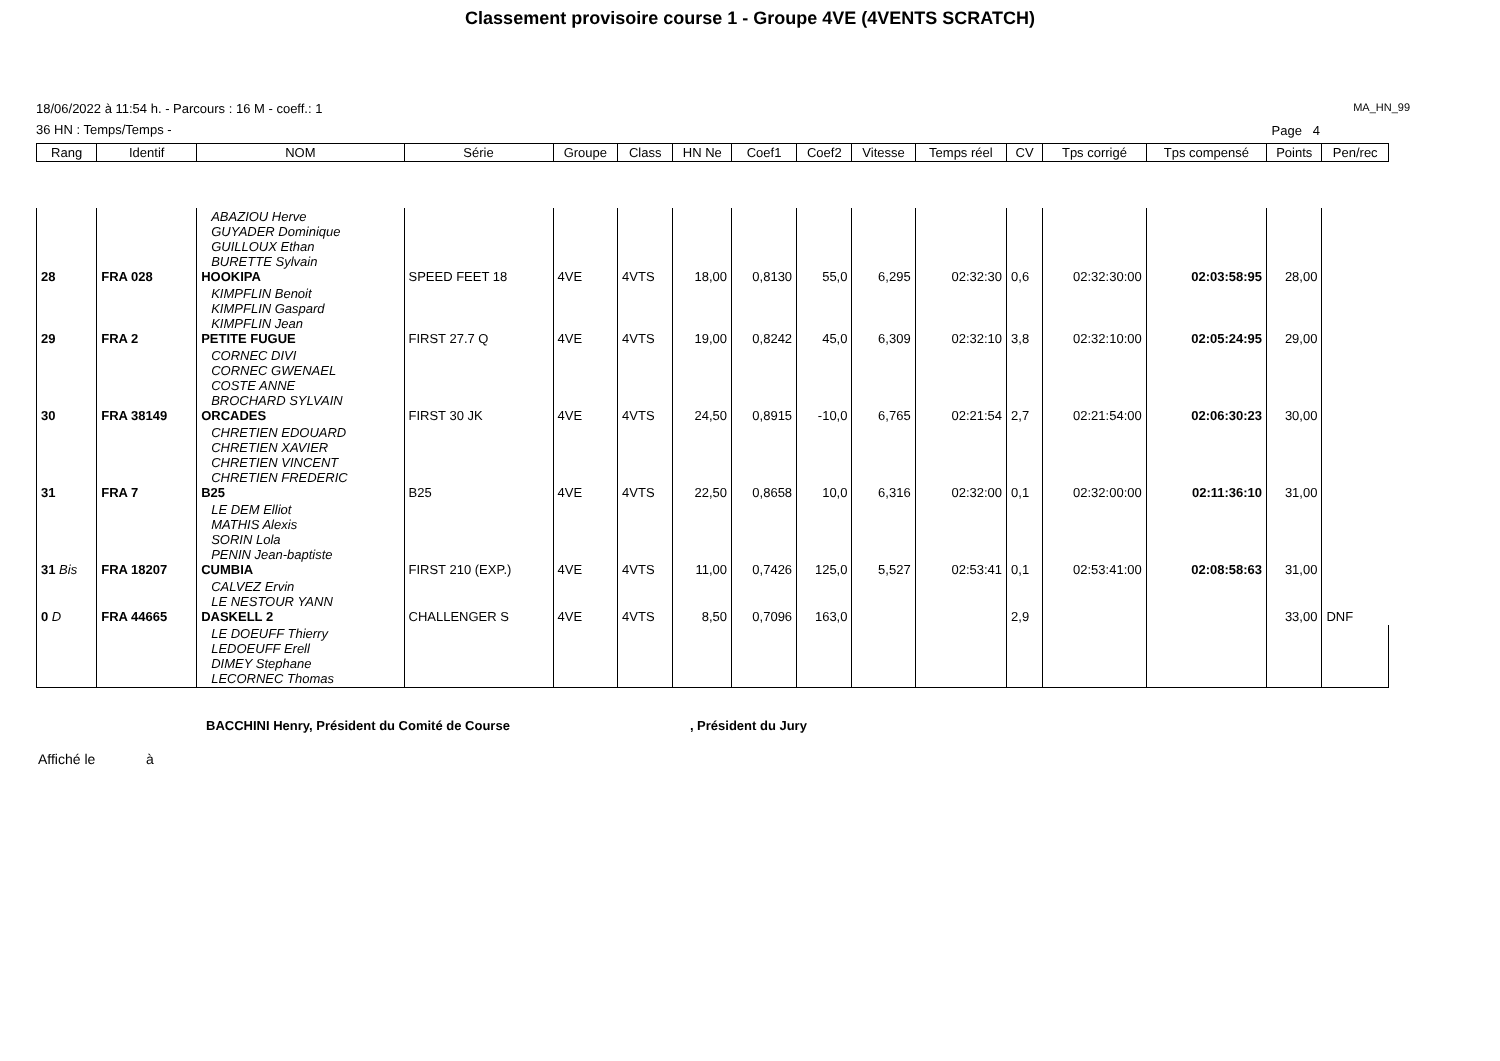Classement provisoire course 1 - Groupe 4VE (4VENTS SCRATCH)
18/06/2022 à 11:54 h. - Parcours : 16 M - coeff.: 1
36 HN : Temps/Temps -
MA_HN_99
Page 4
| Rang | Identif | NOM | Série | Groupe | Class | HN Ne | Coef1 | Coef2 | Vitesse | Temps réel | CV | Tps corrigé | Tps compensé | Points | Pen/rec |
| --- | --- | --- | --- | --- | --- | --- | --- | --- | --- | --- | --- | --- | --- | --- | --- |
| 28 | FRA 028 | ABAZIOU Herve GUYADER Dominique GUILLOUX Ethan BURETTE Sylvain HOOKIPA | SPEED FEET 18 | 4VE | 4VTS | 18,00 | 0,8130 | 55,0 | 6,295 | 02:32:30 | 0,6 | 02:32:30:00 | 02:03:58:95 | 28,00 | |
| 29 | FRA 2 | KIMPFLIN Benoit KIMPFLIN Gaspard KIMPFLIN Jean PETITE FUGUE | FIRST 27.7 Q | 4VE | 4VTS | 19,00 | 0,8242 | 45,0 | 6,309 | 02:32:10 | 3,8 | 02:32:10:00 | 02:05:24:95 | 29,00 | |
| 30 | FRA 38149 | CORNEC DIVI CORNEC GWENAEL COSTE ANNE BROCHARD SYLVAIN ORCADES | FIRST 30 JK | 4VE | 4VTS | 24,50 | 0,8915 | -10,0 | 6,765 | 02:21:54 | 2,7 | 02:21:54:00 | 02:06:30:23 | 30,00 | |
| 31 | FRA 7 | CHRETIEN EDOUARD CHRETIEN XAVIER CHRETIEN VINCENT CHRETIEN FREDERIC B25 | B25 | 4VE | 4VTS | 22,50 | 0,8658 | 10,0 | 6,316 | 02:32:00 | 0,1 | 02:32:00:00 | 02:11:36:10 | 31,00 | |
| 31 Bis | FRA 18207 | LE DEM Elliot MATHIS Alexis SORIN Lola PENIN Jean-baptiste CUMBIA | FIRST 210 (EXP.) | 4VE | 4VTS | 11,00 | 0,7426 | 125,0 | 5,527 | 02:53:41 | 0,1 | 02:53:41:00 | 02:08:58:63 | 31,00 | |
| 0 D | FRA 44665 | CALVEZ Ervin LE NESTOUR YANN DASKELL 2 | CHALLENGER S | 4VE | 4VTS | 8,50 | 0,7096 | 163,0 | | | 2,9 | | | 33,00 | DNF |
| | | LE DOEUFF Thierry LEDOEUFF Erell DIMEY Stephane LECORNEC Thomas | | | | | | | | | | | | | |
BACCHINI Henry, Président du Comité de Course, Président du Jury
Affiché le à